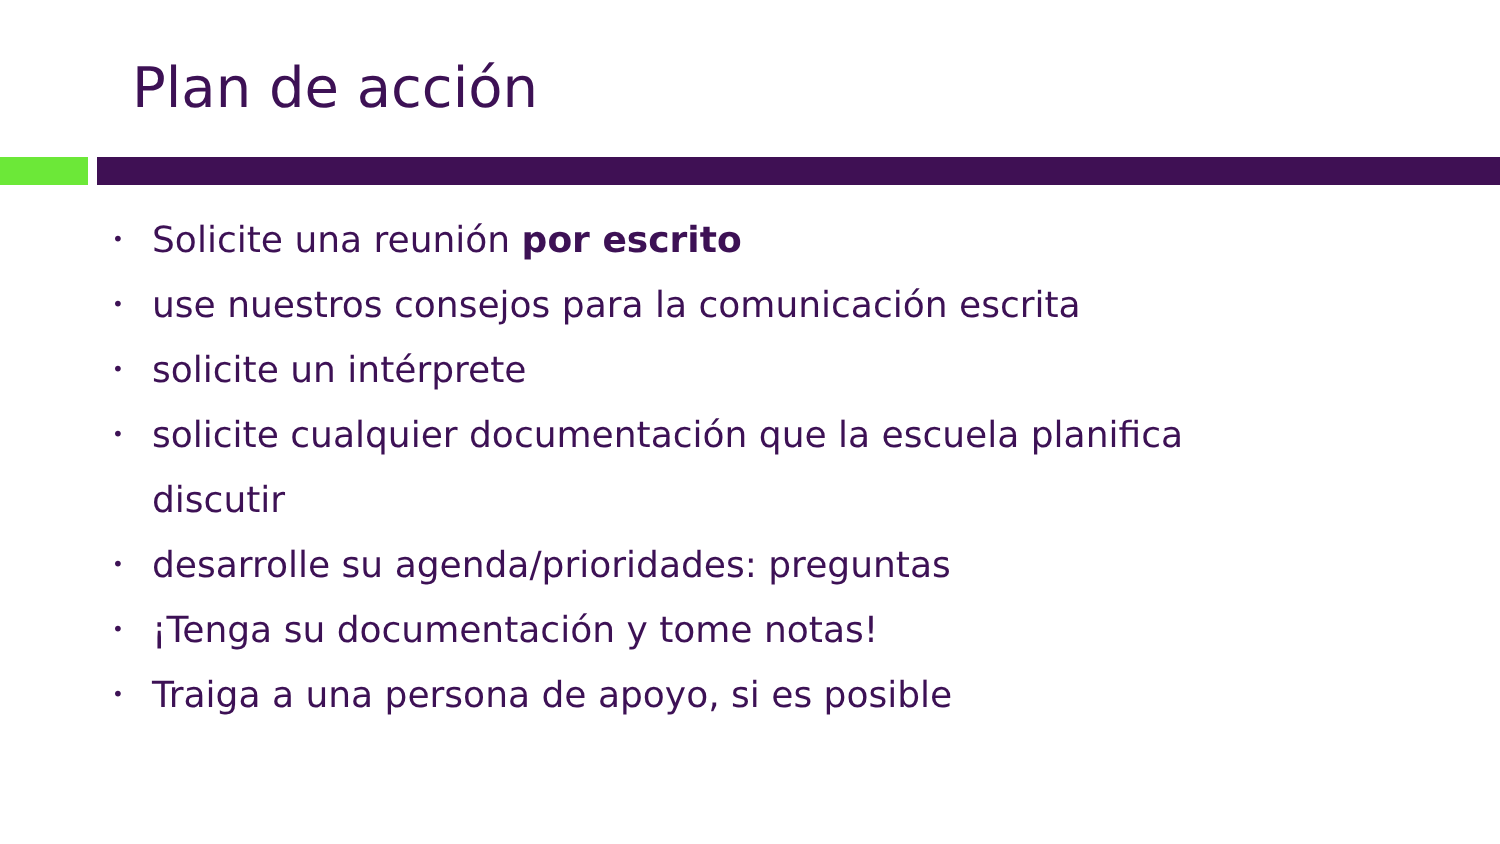Plan de acción
• Solicite una reunión por escrito
• use nuestros consejos para la comunicación escrita
• solicite un intérprete
• solicite cualquier documentación que la escuela planifica discutir
• desarrolle su agenda/prioridades: preguntas
• ¡Tenga su documentación y tome notas!
• Traiga a una persona de apoyo, si es posible